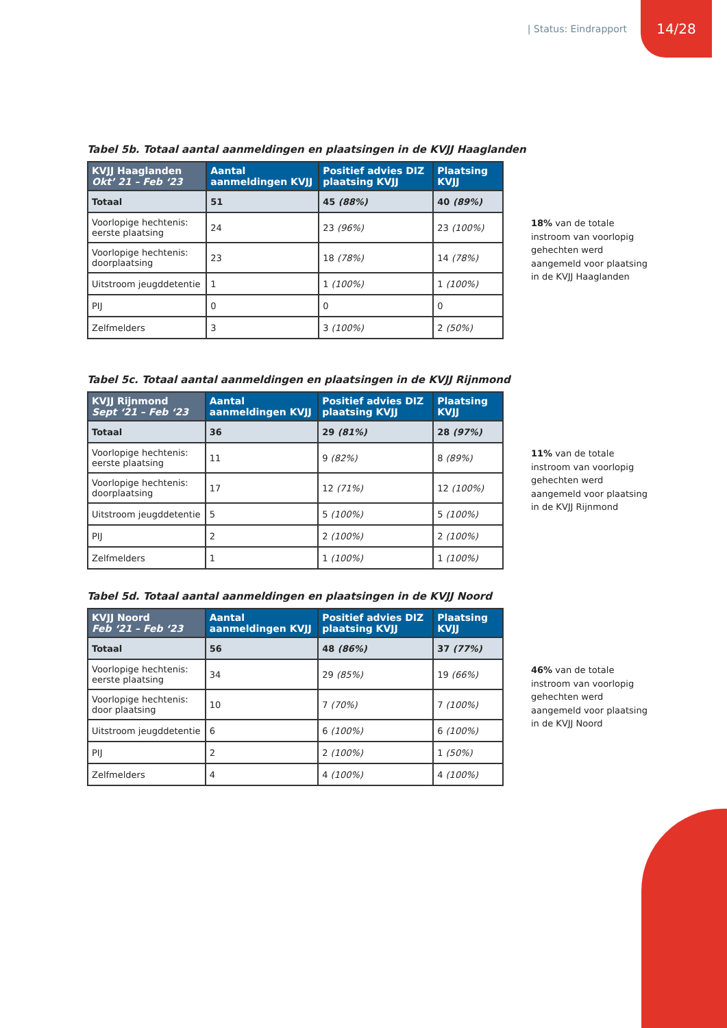| Status: Eindrapport 14/28
Tabel 5b. Totaal aantal aanmeldingen en plaatsingen in de KVJJ Haaglanden
| KVJJ Haaglanden Okt’ 21 – Feb ‘23 | Aantal aanmeldingen KVJJ | Positief advies DIZ plaatsing KVJJ | Plaatsing KVJJ |
| --- | --- | --- | --- |
| Totaal | 51 | 45 (88%) | 40 (89%) |
| Voorlopige hechtenis: eerste plaatsing | 24 | 23 (96%) | 23 (100%) |
| Voorlopige hechtenis: doorplaatsing | 23 | 18 (78%) | 14 (78%) |
| Uitstroom jeugddetentie | 1 | 1 (100%) | 1 (100%) |
| PIJ | 0 | 0 | 0 |
| Zelfmelders | 3 | 3 (100%) | 2 (50%) |
18% van de totale instroom van voorlopig gehechten werd aangemeld voor plaatsing in de KVJJ Haaglanden
Tabel 5c. Totaal aantal aanmeldingen en plaatsingen in de KVJJ Rijnmond
| KVJJ Rijnmond Sept ‘21 – Feb ‘23 | Aantal aanmeldingen KVJJ | Positief advies DIZ plaatsing KVJJ | Plaatsing KVJJ |
| --- | --- | --- | --- |
| Totaal | 36 | 29 (81%) | 28 (97%) |
| Voorlopige hechtenis: eerste plaatsing | 11 | 9 (82%) | 8 (89%) |
| Voorlopige hechtenis: doorplaatsing | 17 | 12 (71%) | 12 (100%) |
| Uitstroom jeugddetentie | 5 | 5 (100%) | 5 (100%) |
| PIJ | 2 | 2 (100%) | 2 (100%) |
| Zelfmelders | 1 | 1 (100%) | 1 (100%) |
11% van de totale instroom van voorlopig gehechten werd aangemeld voor plaatsing in de KVJJ Rijnmond
Tabel 5d. Totaal aantal aanmeldingen en plaatsingen in de KVJJ Noord
| KVJJ Noord Feb ‘21 – Feb ‘23 | Aantal aanmeldingen KVJJ | Positief advies DIZ plaatsing KVJJ | Plaatsing KVJJ |
| --- | --- | --- | --- |
| Totaal | 56 | 48 (86%) | 37 (77%) |
| Voorlopige hechtenis: eerste plaatsing | 34 | 29 (85%) | 19 (66%) |
| Voorlopige hechtenis: door plaatsing | 10 | 7 (70%) | 7 (100%) |
| Uitstroom jeugddetentie | 6 | 6 (100%) | 6 (100%) |
| PIJ | 2 | 2 (100%) | 1 (50%) |
| Zelfmelders | 4 | 4 (100%) | 4 (100%) |
46% van de totale instroom van voorlopig gehechten werd aangemeld voor plaatsing in de KVJJ Noord